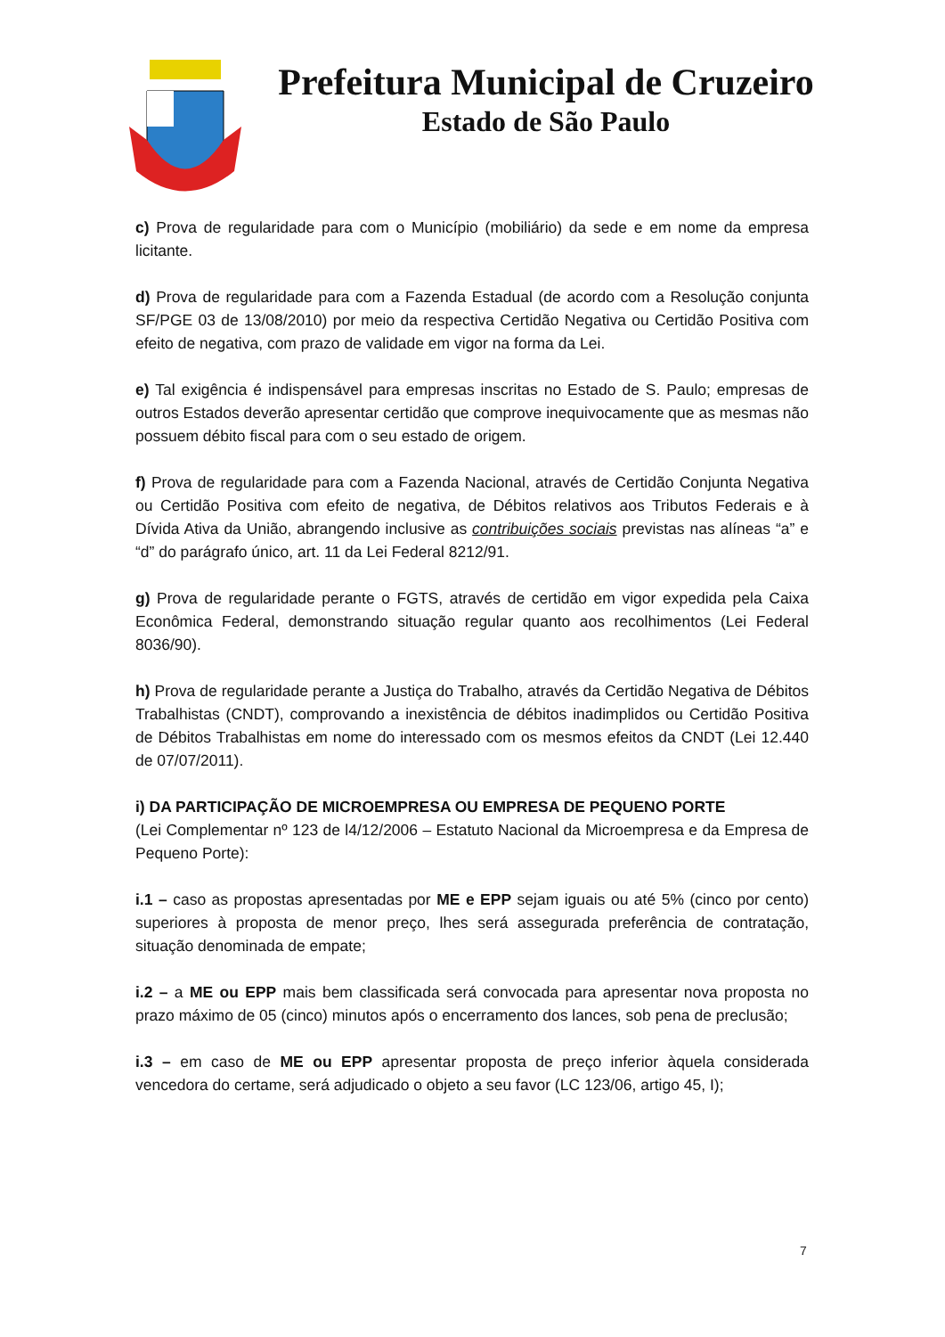Prefeitura Municipal de Cruzeiro
Estado de São Paulo
c) Prova de regularidade para com o Município (mobiliário) da sede e em nome da empresa licitante.
d) Prova de regularidade para com a Fazenda Estadual (de acordo com a Resolução conjunta SF/PGE 03 de 13/08/2010) por meio da respectiva Certidão Negativa ou Certidão Positiva com efeito de negativa, com prazo de validade em vigor na forma da Lei.
e) Tal exigência é indispensável para empresas inscritas no Estado de S. Paulo; empresas de outros Estados deverão apresentar certidão que comprove inequivocamente que as mesmas não possuem débito fiscal para com o seu estado de origem.
f) Prova de regularidade para com a Fazenda Nacional, através de Certidão Conjunta Negativa ou Certidão Positiva com efeito de negativa, de Débitos relativos aos Tributos Federais e à Dívida Ativa da União, abrangendo inclusive as contribuições sociais previstas nas alíneas “a” e “d” do parágrafo único, art. 11 da Lei Federal 8212/91.
g) Prova de regularidade perante o FGTS, através de certidão em vigor expedida pela Caixa Econômica Federal, demonstrando situação regular quanto aos recolhimentos (Lei Federal 8036/90).
h) Prova de regularidade perante a Justiça do Trabalho, através da Certidão Negativa de Débitos Trabalhistas (CNDT), comprovando a inexistência de débitos inadimplidos ou Certidão Positiva de Débitos Trabalhistas em nome do interessado com os mesmos efeitos da CNDT (Lei 12.440 de 07/07/2011).
i) DA PARTICIPAÇÃO DE MICROEMPRESA OU EMPRESA DE PEQUENO PORTE
(Lei Complementar nº 123 de l4/12/2006 – Estatuto Nacional da Microempresa e da Empresa de Pequeno Porte):
i.1 – caso as propostas apresentadas por ME e EPP sejam iguais ou até 5% (cinco por cento) superiores à proposta de menor preço, lhes será assegurada preferência de contratação, situação denominada de empate;
i.2 – a ME ou EPP mais bem classificada será convocada para apresentar nova proposta no prazo máximo de 05 (cinco) minutos após o encerramento dos lances, sob pena de preclusão;
i.3 – em caso de ME ou EPP apresentar proposta de preço inferior àquela considerada vencedora do certame, será adjudicado o objeto a seu favor (LC 123/06, artigo 45, I);
7